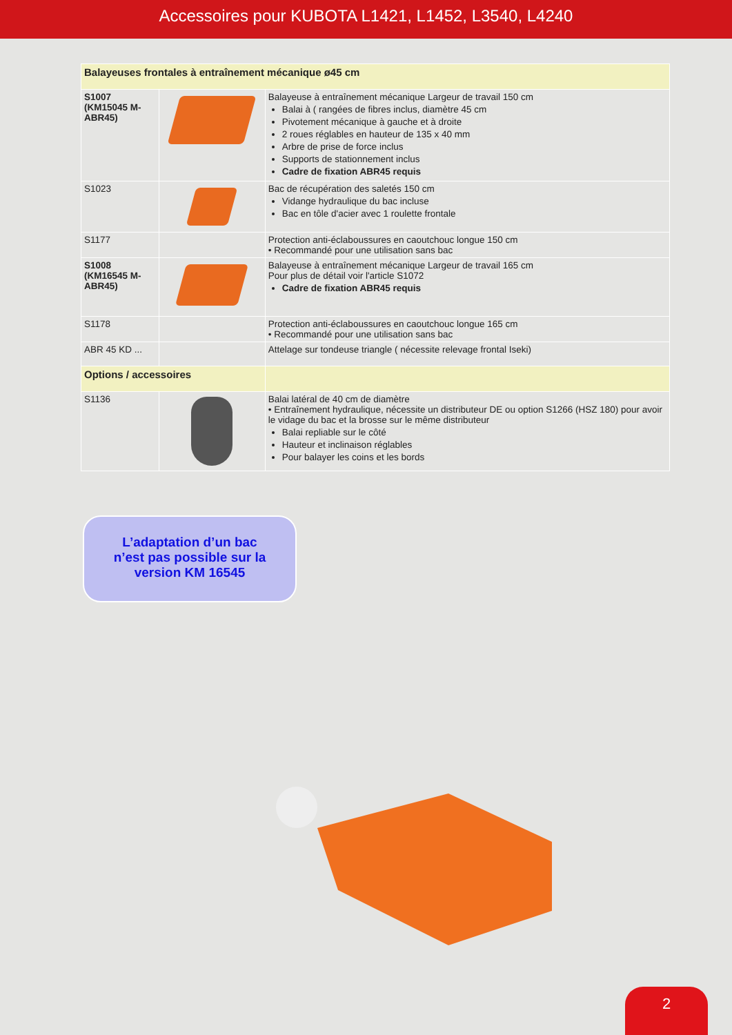Accessoires pour KUBOTA L1421, L1452, L3540, L4240
| Balayeuses frontales à entraînement mécanique ø45 cm | | |
| S1007 (KM15045 M-ABR45) | | Balayeuse à entraînement mécanique Largeur de travail 150 cm Balai à ( rangées de fibres inclus, diamètre 45 cm Pivotement mécanique à gauche et à droite 2 roues réglables en hauteur de 135 x 40 mm Arbre de prise de force inclus Supports de stationnement inclus Cadre de fixation ABR45 requis |
| S1023 | | Bac de récupération des saletés 150 cm Vidange hydraulique du bac incluse Bac en tôle d'acier avec 1 roulette frontale |
| S1177 | | Protection anti-éclaboussures en caoutchouc longue 150 cm • Recommandé pour une utilisation sans bac |
| S1008 (KM16545 M-ABR45) | | Balayeuse à entraînement mécanique Largeur de travail 165 cm Pour plus de détail voir l'article S1072 Cadre de fixation ABR45 requis |
| S1178 | | Protection anti-éclaboussures en caoutchouc longue 165 cm • Recommandé pour une utilisation sans bac |
| ABR 45 KD ... | | Attelage sur tondeuse triangle ( nécessite relevage frontal Iseki) |
| Options / accessoires | | |
| S1136 | | Balai latéral de 40 cm de diamètre • Entraînement hydraulique, nécessite un distributeur DE ou option S1266 (HSZ 180) pour avoir le vidage du bac et la brosse sur le même distributeur Balai repliable sur le côté Hauteur et inclinaison réglables Pour balayer les coins et les bords |
L’adaptation d’un bac
n’est pas possible sur la
version KM 16545
2